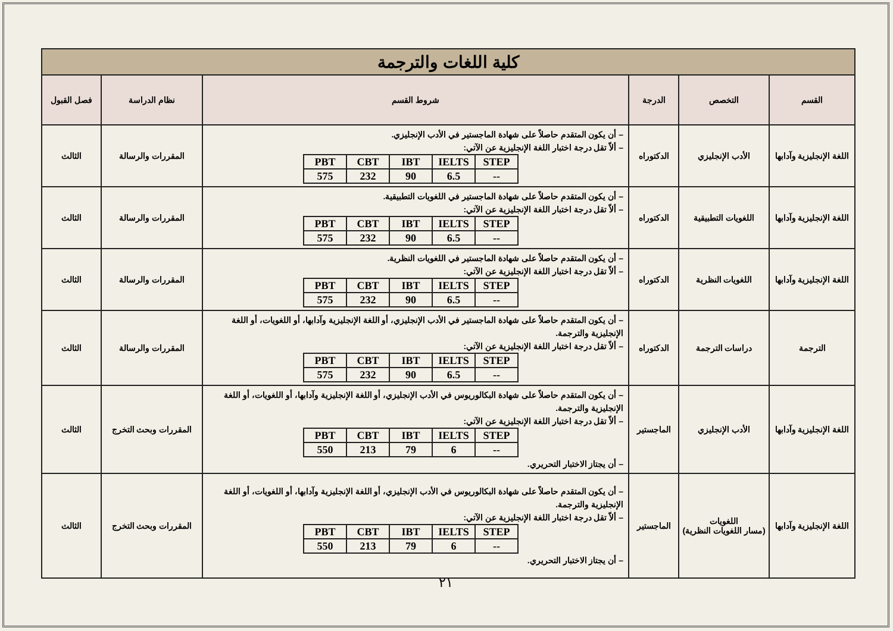| كلية اللغات والترجمة | | | | | |
| القسم | التخصص | الدرجة | شروط القسم | نظام الدراسة | فصل القبول |
| اللغة الإنجليزية وآدابها | الأدب الإنجليزي | الدكتوراه | – أن يكون المتقدم حاصلاً على شهادة الماجستير في الأدب الإنجليزي. – ألاّ تقل درجة اختبار اللغة الإنجليزية عن الآتي: / PBT / CBT / IBT / IELTS / STEP / / 575 / 232 / 90 / 6.5 / -- / | المقررات والرسالة | الثالث |
| اللغة الإنجليزية وآدابها | اللغويات التطبيقية | الدكتوراه | – أن يكون المتقدم حاصلاً على شهادة الماجستير في اللغويات التطبيقية. – ألاّ تقل درجة اختبار اللغة الإنجليزية عن الآتي: / PBT / CBT / IBT / IELTS / STEP / / 575 / 232 / 90 / 6.5 / -- / | المقررات والرسالة | الثالث |
| اللغة الإنجليزية وآدابها | اللغويات النظرية | الدكتوراه | – أن يكون المتقدم حاصلاً على شهادة الماجستير في اللغويات النظرية. – ألاّ تقل درجة اختبار اللغة الإنجليزية عن الآتي: / PBT / CBT / IBT / IELTS / STEP / / 575 / 232 / 90 / 6.5 / -- / | المقررات والرسالة | الثالث |
| الترجمة | دراسات الترجمة | الدكتوراه | – أن يكون المتقدم حاصلاً على شهادة الماجستير في الأدب الإنجليزي، أو اللغة الإنجليزية وآدابها، أو اللغويات، أو اللغة الإنجليزية والترجمة. – ألاّ تقل درجة اختبار اللغة الإنجليزية عن الآتي: / PBT / CBT / IBT / IELTS / STEP / / 575 / 232 / 90 / 6.5 / -- / | المقررات والرسالة | الثالث |
| اللغة الإنجليزية وآدابها | الأدب الإنجليزي | الماجستير | – أن يكون المتقدم حاصلاً على شهادة البكالوريوس في الأدب الإنجليزي، أو اللغة الإنجليزية وآدابها، أو اللغويات، أو اللغة الإنجليزية والترجمة. – ألاّ تقل درجة اختبار اللغة الإنجليزية عن الآتي: / PBT / CBT / IBT / IELTS / STEP / / 550 / 213 / 79 / 6 / -- / – أن يجتاز الاختبار التحريري. | المقررات وبحث التخرج | الثالث |
| اللغة الإنجليزية وآدابها | اللغويات (مسار اللغويات النظرية) | الماجستير | – أن يكون المتقدم حاصلاً على شهادة البكالوريوس في الأدب الإنجليزي، أو اللغة الإنجليزية وآدابها، أو اللغويات، أو اللغة الإنجليزية والترجمة. – ألاّ تقل درجة اختبار اللغة الإنجليزية عن الآتي: / PBT / CBT / IBT / IELTS / STEP / / 550 / 213 / 79 / 6 / -- / – أن يجتاز الاختبار التحريري. | المقررات وبحث التخرج | الثالث |
٢١